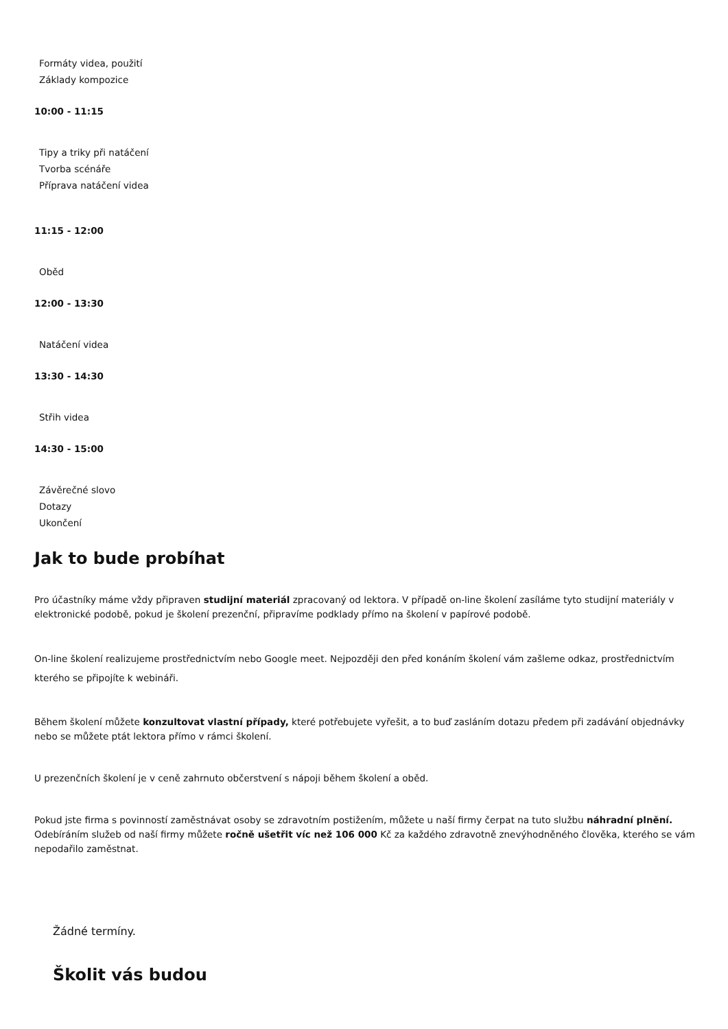Formáty videa, použití
Základy kompozice
10:00 - 11:15
Tipy a triky při natáčení
Tvorba scénáře
Příprava natáčení videa
11:15 - 12:00
Oběd
12:00 - 13:30
Natáčení videa
13:30 - 14:30
Střih videa
14:30 - 15:00
Závěrečné slovo
Dotazy
Ukončení
Jak to bude probíhat
Pro účastníky máme vždy připraven studijní materiál zpracovaný od lektora. V případě on-line školení zasíláme tyto studijní materiály v elektronické podobě, pokud je školení prezenční, připravíme podklady přímo na školení v papírové podobě.
On-line školení realizujeme prostřednictvím nebo Google meet. Nejpozději den před konáním školení vám zašleme odkaz, prostřednictvím kterého se připojíte k webináři.
Během školení můžete konzultovat vlastní případy, které potřebujete vyřešit, a to buď zasláním dotazu předem při zadávání objednávky nebo se můžete ptát lektora přímo v rámci školení.
U prezenčních školení je v ceně zahrnuto občerstvení s nápoji během školení a oběd.
Pokud jste firma s povinností zaměstnávat osoby se zdravotním postižením, můžete u naší firmy čerpat na tuto službu náhradní plnění. Odebíráním služeb od naší firmy můžete ročně ušetřit víc než 106 000 Kč za každého zdravotně znevýhodněného člověka, kterého se vám nepodařilo zaměstnat.
Žádné termíny.
Školit vás budou